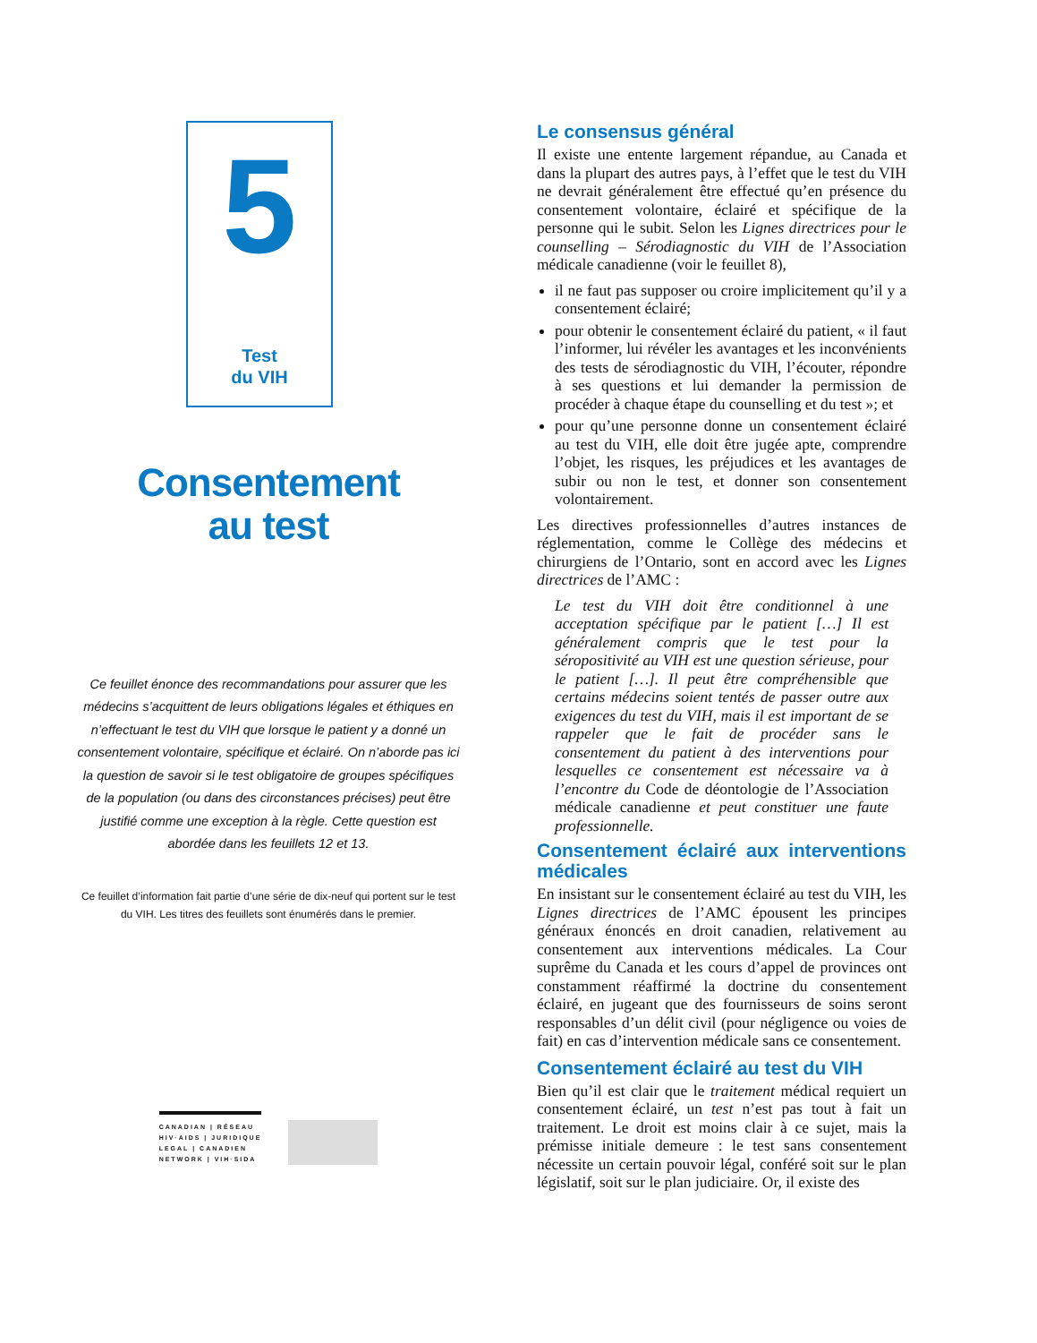5
Test
du VIH
Consentement
au test
Ce feuillet énonce des recommandations pour assurer que les médecins s’acquittent de leurs obligations légales et éthiques en n’effectuant le test du VIH que lorsque le patient y a donné un consentement volontaire, spécifique et éclairé. On n’aborde pas ici la question de savoir si le test obligatoire de groupes spécifiques de la population (ou dans des circonstances précises) peut être justifié comme une exception à la règle. Cette question est abordée dans les feuillets 12 et 13.
Ce feuillet d’information fait partie d’une série de dix-neuf qui portent sur le test du VIH. Les titres des feuillets sont énumérés dans le premier.
CANADIAN | RÉSEAU
HIV·AIDS | JURIDIQUE
LEGAL | CANADIEN
NETWORK | VIH·SIDA
Le consensus général
Il existe une entente largement répandue, au Canada et dans la plupart des autres pays, à l’effet que le test du VIH ne devrait généralement être effectué qu’en présence du consentement volontaire, éclairé et spécifique de la personne qui le subit. Selon les Lignes directrices pour le counselling – Sérodiagnostic du VIH de l’Association médicale canadienne (voir le feuillet 8),
il ne faut pas supposer ou croire implicitement qu’il y a consentement éclairé;
pour obtenir le consentement éclairé du patient, « il faut l’informer, lui révéler les avantages et les inconvénients des tests de sérodiagnostic du VIH, l’écouter, répondre à ses questions et lui demander la permission de procéder à chaque étape du counselling et du test »; et
pour qu’une personne donne un consentement éclairé au test du VIH, elle doit être jugée apte, comprendre l’objet, les risques, les préjudices et les avantages de subir ou non le test, et donner son consentement volontairement.
Les directives professionnelles d’autres instances de réglementation, comme le Collège des médecins et chirurgiens de l’Ontario, sont en accord avec les Lignes directrices de l’AMC :
Le test du VIH doit être conditionnel à une acceptation spécifique par le patient […] Il est généralement compris que le test pour la séropositivité au VIH est une question sérieuse, pour le patient […]. Il peut être compréhensible que certains médecins soient tentés de passer outre aux exigences du test du VIH, mais il est important de se rappeler que le fait de procéder sans le consentement du patient à des interventions pour lesquelles ce consentement est nécessaire va à l’encontre du Code de déontologie de l’Association médicale canadienne et peut constituer une faute professionnelle.
Consentement éclairé aux interventions médicales
En insistant sur le consentement éclairé au test du VIH, les Lignes directrices de l’AMC épousent les principes généraux énoncés en droit canadien, relativement au consentement aux interventions médicales. La Cour suprême du Canada et les cours d’appel de provinces ont constamment réaffirmé la doctrine du consentement éclairé, en jugeant que des fournisseurs de soins seront responsables d’un délit civil (pour négligence ou voies de fait) en cas d’intervention médicale sans ce consentement.
Consentement éclairé au test du VIH
Bien qu’il est clair que le traitement médical requiert un consentement éclairé, un test n’est pas tout à fait un traitement. Le droit est moins clair à ce sujet, mais la prémisse initiale demeure : le test sans consentement nécessite un certain pouvoir légal, conféré soit sur le plan législatif, soit sur le plan judiciaire. Or, il existe des